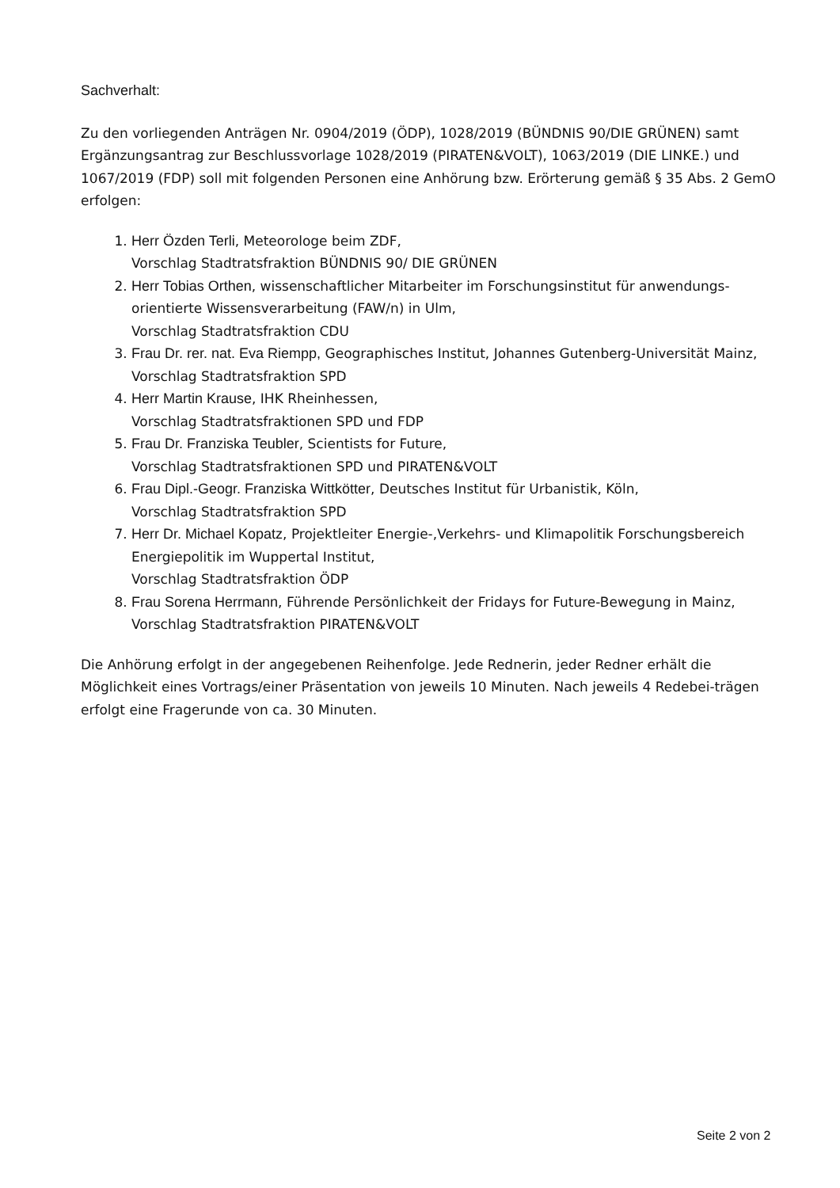Sachverhalt:
Zu den vorliegenden Anträgen Nr. 0904/2019 (ÖDP), 1028/2019 (BÜNDNIS 90/DIE GRÜNEN) samt Ergänzungsantrag zur Beschlussvorlage 1028/2019 (PIRATEN&VOLT), 1063/2019 (DIE LINKE.) und 1067/2019 (FDP) soll mit folgenden Personen eine Anhörung bzw. Erörterung gemäß § 35 Abs. 2 GemO erfolgen:
1. Herr Özden Terli, Meteorologe beim ZDF,
Vorschlag Stadtratsfraktion BÜNDNIS 90/ DIE GRÜNEN
2. Herr Tobias Orthen, wissenschaftlicher Mitarbeiter im Forschungsinstitut für anwendungs-orientierte Wissensverarbeitung (FAW/n) in Ulm,
Vorschlag Stadtratsfraktion CDU
3. Frau Dr. rer. nat. Eva Riempp, Geographisches Institut, Johannes Gutenberg-Universität Mainz, Vorschlag Stadtratsfraktion SPD
4. Herr Martin Krause, IHK Rheinhessen,
Vorschlag Stadtratsfraktionen SPD und FDP
5. Frau Dr. Franziska Teubler, Scientists for Future,
Vorschlag Stadtratsfraktionen SPD und PIRATEN&VOLT
6. Frau Dipl.-Geogr. Franziska Wittkötter, Deutsches Institut für Urbanistik, Köln,
Vorschlag Stadtratsfraktion SPD
7. Herr Dr. Michael Kopatz, Projektleiter Energie-,Verkehrs- und Klimapolitik Forschungsbereich Energiepolitik im Wuppertal Institut,
Vorschlag Stadtratsfraktion ÖDP
8. Frau Sorena Herrmann, Führende Persönlichkeit der Fridays for Future-Bewegung in Mainz,
Vorschlag Stadtratsfraktion PIRATEN&VOLT
Die Anhörung erfolgt in der angegebenen Reihenfolge. Jede Rednerin, jeder Redner erhält die Möglichkeit eines Vortrags/einer Präsentation von jeweils 10 Minuten. Nach jeweils 4 Redebei-trägen erfolgt eine Fragerunde von ca. 30 Minuten.
Seite 2 von 2